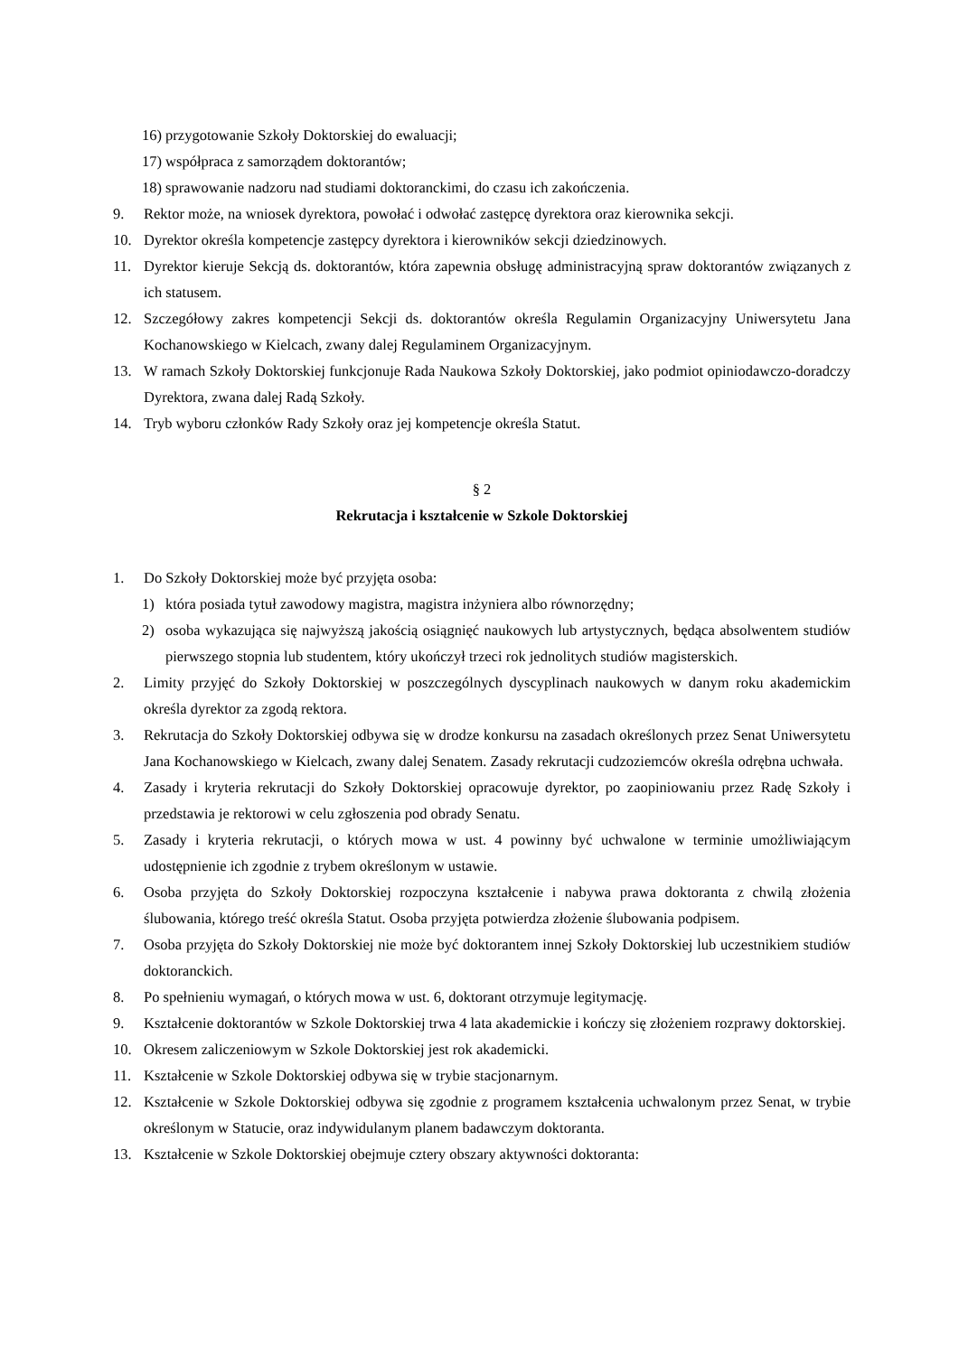16) przygotowanie Szkoły Doktorskiej do ewaluacji;
17) współpraca z samorządem doktorantów;
18) sprawowanie nadzoru nad studiami doktoranckimi, do czasu ich zakończenia.
9. Rektor może, na wniosek dyrektora, powołać i odwołać zastępcę dyrektora oraz kierownika sekcji.
10. Dyrektor określa kompetencje zastępcy dyrektora i kierowników sekcji dziedzinowych.
11. Dyrektor kieruje Sekcją ds. doktorantów, która zapewnia obsługę administracyjną spraw doktorantów związanych z ich statusem.
12. Szczegółowy zakres kompetencji Sekcji ds. doktorantów określa Regulamin Organizacyjny Uniwersytetu Jana Kochanowskiego w Kielcach, zwany dalej Regulaminem Organizacyjnym.
13. W ramach Szkoły Doktorskiej funkcjonuje Rada Naukowa Szkoły Doktorskiej, jako podmiot opiniodawczo-doradczy Dyrektora, zwana dalej Radą Szkoły.
14. Tryb wyboru członków Rady Szkoły oraz jej kompetencje określa Statut.
§ 2
Rekrutacja i kształcenie w Szkole Doktorskiej
1. Do Szkoły Doktorskiej może być przyjęta osoba:
1) która posiada tytuł zawodowy magistra, magistra inżyniera albo równorzędny;
2) osoba wykazująca się najwyższą jakością osiągnięć naukowych lub artystycznych, będąca absolwentem studiów pierwszego stopnia lub studentem, który ukończył trzeci rok jednolitych studiów magisterskich.
2. Limity przyjęć do Szkoły Doktorskiej w poszczególnych dyscyplinach naukowych w danym roku akademickim określa dyrektor za zgodą rektora.
3. Rekrutacja do Szkoły Doktorskiej odbywa się w drodze konkursu na zasadach określonych przez Senat Uniwersytetu Jana Kochanowskiego w Kielcach, zwany dalej Senatem. Zasady rekrutacji cudzoziemców określa odrębna uchwała.
4. Zasady i kryteria rekrutacji do Szkoły Doktorskiej opracowuje dyrektor, po zaopiniowaniu przez Radę Szkoły i przedstawia je rektorowi w celu zgłoszenia pod obrady Senatu.
5. Zasady i kryteria rekrutacji, o których mowa w ust. 4 powinny być uchwalone w terminie umożliwiającym udostępnienie ich zgodnie z trybem określonym w ustawie.
6. Osoba przyjęta do Szkoły Doktorskiej rozpoczyna kształcenie i nabywa prawa doktoranta z chwilą złożenia ślubowania, którego treść określa Statut. Osoba przyjęta potwierdza złożenie ślubowania podpisem.
7. Osoba przyjęta do Szkoły Doktorskiej nie może być doktorantem innej Szkoły Doktorskiej lub uczestnikiem studiów doktoranckich.
8. Po spełnieniu wymagań, o których mowa w ust. 6, doktorant otrzymuje legitymację.
9. Kształcenie doktorantów w Szkole Doktorskiej trwa 4 lata akademickie i kończy się złożeniem rozprawy doktorskiej.
10. Okresem zaliczeniowym w Szkole Doktorskiej jest rok akademicki.
11. Kształcenie w Szkole Doktorskiej odbywa się w trybie stacjonarnym.
12. Kształcenie w Szkole Doktorskiej odbywa się zgodnie z programem kształcenia uchwalonym przez Senat, w trybie określonym w Statucie, oraz indywidulanym planem badawczym doktoranta.
13. Kształcenie w Szkole Doktorskiej obejmuje cztery obszary aktywności doktoranta: